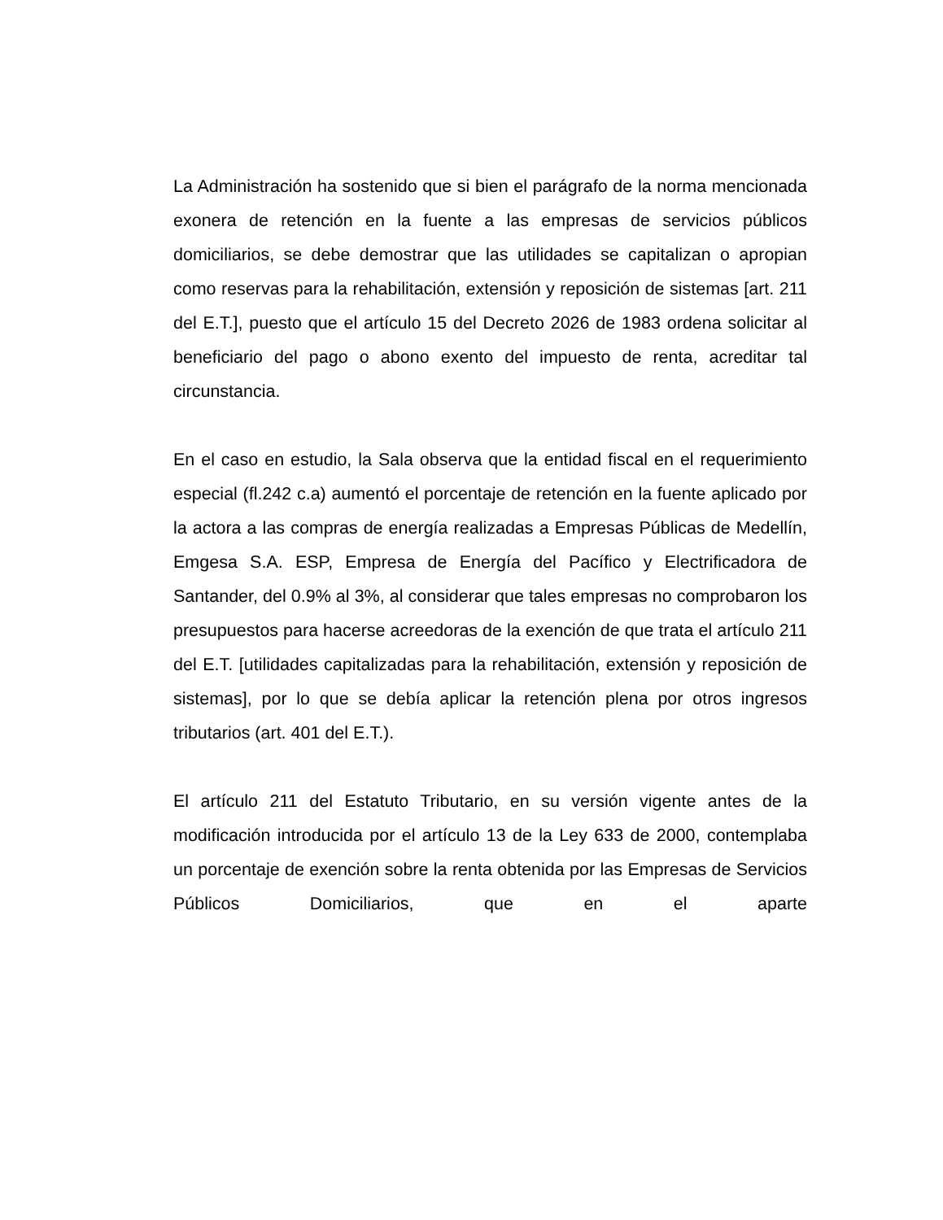La Administración ha sostenido que si bien el parágrafo de la norma mencionada exonera de retención en la fuente a las empresas de servicios públicos domiciliarios, se debe demostrar que las utilidades se capitalizan o apropian como reservas para la rehabilitación, extensión y reposición de sistemas [art. 211 del E.T.], puesto que el artículo 15 del Decreto 2026 de 1983 ordena solicitar al beneficiario del pago o abono exento del impuesto de renta, acreditar tal circunstancia.
En el caso en estudio, la Sala observa que la entidad fiscal en el requerimiento especial (fl.242 c.a) aumentó el porcentaje de retención en la fuente aplicado por la actora a las compras de energía realizadas a Empresas Públicas de Medellín, Emgesa S.A. ESP, Empresa de Energía del Pacífico y Electrificadora de Santander, del 0.9% al 3%, al considerar que tales empresas no comprobaron los presupuestos para hacerse acreedoras de la exención de que trata el artículo 211 del E.T. [utilidades capitalizadas para la rehabilitación, extensión y reposición de sistemas], por lo que se debía aplicar la retención plena por otros ingresos tributarios (art. 401 del E.T.).
El artículo 211 del Estatuto Tributario, en su versión vigente antes de la modificación introducida por el artículo 13 de la Ley 633 de 2000, contemplaba un porcentaje de exención sobre la renta obtenida por las Empresas de Servicios Públicos Domiciliarios, que en el aparte